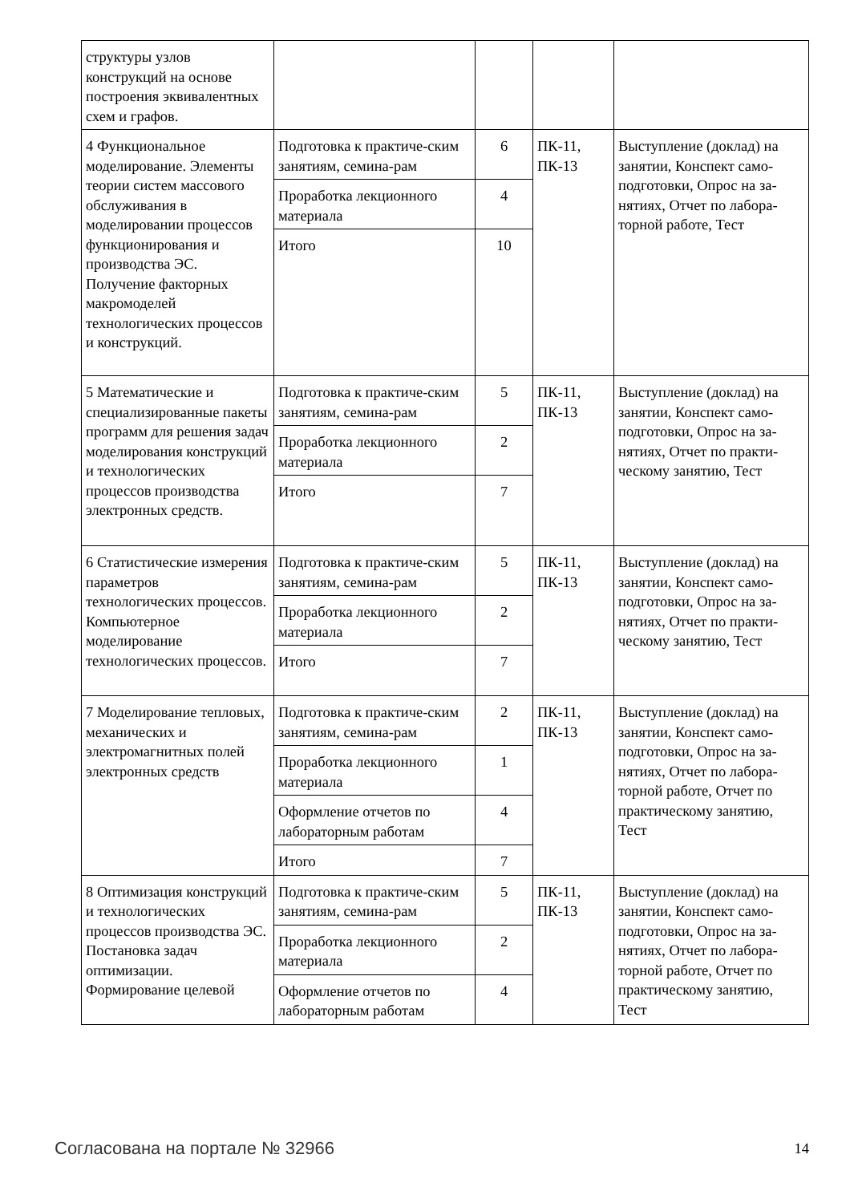| структуры узлов конструкций на основе построения эквивалентных схем и графов. | | | | |
| 4 Функциональное моделирование. Элементы теории систем массового обслуживания в моделировании процессов функционирования и производства ЭС. Получение факторных макромоделей технологических процессов и конструкций. | Подготовка к практиче-ским занятиям, семина-рам | 6 | ПК-11, ПК-13 | Выступление (доклад) на занятии, Конспект само-подготовки, Опрос на за-нятиях, Отчет по лабора-торной работе, Тест |
| | Проработка лекционного материала | 4 | | |
| | Итого | 10 | | |
| 5 Математические и специализированные пакеты программ для решения задач моделирования конструкций и технологических процессов производства электронных средств. | Подготовка к практиче-ским занятиям, семина-рам | 5 | ПК-11, ПК-13 | Выступление (доклад) на занятии, Конспект само-подготовки, Опрос на за-нятиях, Отчет по практи-ческому занятию, Тест |
| | Проработка лекционного материала | 2 | | |
| | Итого | 7 | | |
| 6 Статистические измерения параметров технологических процессов. Компьютерное моделирование технологических процессов. | Подготовка к практиче-ским занятиям, семина-рам | 5 | ПК-11, ПК-13 | Выступление (доклад) на занятии, Конспект само-подготовки, Опрос на за-нятиях, Отчет по практи-ческому занятию, Тест |
| | Проработка лекционного материала | 2 | | |
| | Итого | 7 | | |
| 7 Моделирование тепловых, механических и электромагнитных полей электронных средств | Подготовка к практиче-ским занятиям, семина-рам | 2 | ПК-11, ПК-13 | Выступление (доклад) на занятии, Конспект само-подготовки, Опрос на за-нятиях, Отчет по лабора-торной работе, Отчет по практическому занятию, Тест |
| | Проработка лекционного материала | 1 | | |
| | Оформление отчетов по лабораторным работам | 4 | | |
| | Итого | 7 | | |
| 8 Оптимизация конструкций и технологических процессов производства ЭС. Постановка задач оптимизации. Формирование целевой | Подготовка к практиче-ским занятиям, семина-рам | 5 | ПК-11, ПК-13 | Выступление (доклад) на занятии, Конспект само-подготовки, Опрос на за-нятиях, Отчет по лабора-торной работе, Отчет по практическому занятию, Тест |
| | Проработка лекционного материала | 2 | | |
| | Оформление отчетов по лабораторным работам | 4 | | |
Согласована на портале № 32966 14